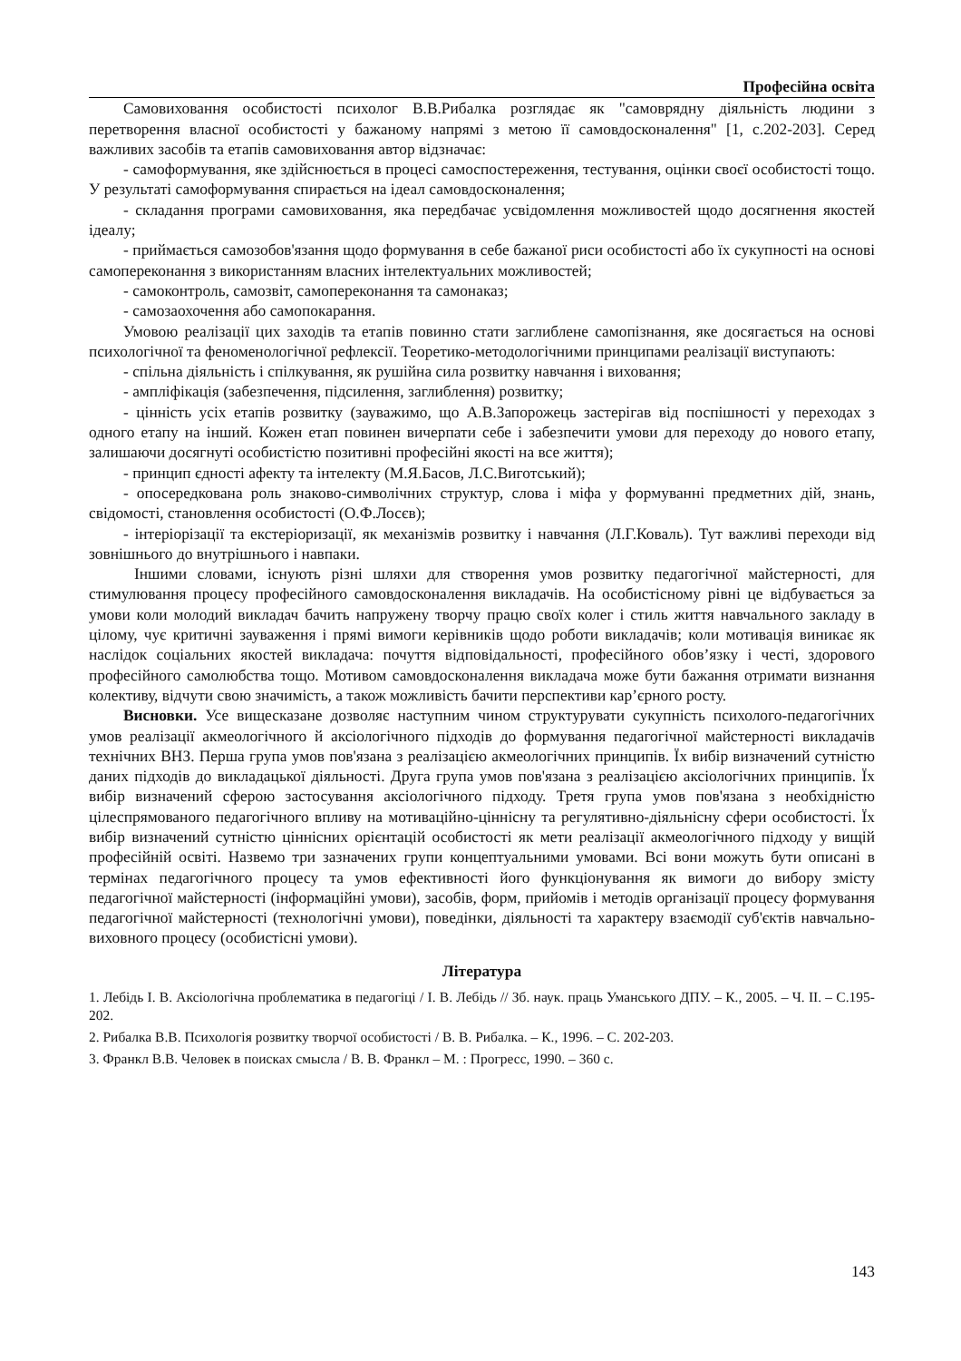Професійна освіта
Самовиховання особистості психолог В.В.Рибалка розглядає як "самоврядну діяльність людини з перетворення власної особистості у бажаному напрямі з метою її самовдосконалення" [1, с.202-203]. Серед важливих засобів та етапів самовиховання автор відзначає:
- самоформування, яке здійснюється в процесі самоспостереження, тестування, оцінки своєї особистості тощо. У результаті самоформування спирається на ідеал самовдосконалення;
- складання програми самовиховання, яка передбачає усвідомлення можливостей щодо досягнення якостей ідеалу;
- приймається самозобов'язання щодо формування в себе бажаної риси особистості або їх сукупності на основі самопереконання з використанням власних інтелектуальних можливостей;
- самоконтроль, самозвіт, самопереконання та самонаказ;
- самозаохочення або самопокарання.
Умовою реалізації цих заходів та етапів повинно стати заглиблене самопізнання, яке досягається на основі психологічної та феноменологічної рефлексії. Теоретико-методологічними принципами реалізації виступають:
- спільна діяльність і спілкування, як рушійна сила розвитку навчання і виховання;
- ампліфікація (забезпечення, підсилення, заглиблення) розвитку;
- цінність усіх етапів розвитку (зауважимо, що А.В.Запорожець застерігав від поспішності у переходах з одного етапу на інший. Кожен етап повинен вичерпати себе і забезпечити умови для переходу до нового етапу, залишаючи досягнуті особистістю позитивні професійні якості на все життя);
- принцип єдності афекту та інтелекту (М.Я.Басов, Л.С.Виготський);
- опосередкована роль знаково-символічних структур, слова і міфа у формуванні предметних дій, знань, свідомості, становлення особистості (О.Ф.Лосєв);
- інтеріорізації та екстеріоризації, як механізмів розвитку і навчання (Л.Г.Коваль). Тут важливі переходи від зовнішнього до внутрішнього і навпаки.
Іншими словами, існують різні шляхи для створення умов розвитку педагогічної майстерності, для стимулювання процесу професійного самовдосконалення викладачів. На особистісному рівні це відбувається за умови коли молодий викладач бачить напружену творчу працю своїх колег і стиль життя навчального закладу в цілому, чує критичні зауваження і прямі вимоги керівників щодо роботи викладачів; коли мотивація виникає як наслідок соціальних якостей викладача: почуття відповідальності, професійного обов’язку і честі, здорового професійного самолюбства тощо. Мотивом самовдосконалення викладача може бути бажання отримати визнання колективу, відчути свою значимість, а також можливість бачити перспективи кар’єрного росту.
Висновки. Усе вищесказане дозволяє наступним чином структурувати сукупність психолого-педагогічних умов реалізації акмеологічного й аксіологічного підходів до формування педагогічної майстерності викладачів технічних ВНЗ. Перша група умов пов'язана з реалізацією акмеологічних принципів. Їх вибір визначений сутністю даних підходів до викладацької діяльності. Друга група умов пов'язана з реалізацією аксіологічних принципів. Їх вибір визначений сферою застосування аксіологічного підходу. Третя група умов пов'язана з необхідністю цілеспрямованого педагогічного впливу на мотиваційно-ціннісну та регулятивно-діяльнісну сфери особистості. Їх вибір визначений сутністю ціннісних орієнтацій особистості як мети реалізації акмеологічного підходу у вищій професійній освіті. Назвемо три зазначених групи концептуальними умовами. Всі вони можуть бути описані в термінах педагогічного процесу та умов ефективності його функціонування як вимоги до вибору змісту педагогічної майстерності (інформаційні умови), засобів, форм, прийомів і методів організації процесу формування педагогічної майстерності (технологічні умови), поведінки, діяльності та характеру взаємодії суб'єктів навчально-виховного процесу (особистісні умови).
Література
1. Лебідь І. В. Аксіологічна проблематика в педагогіці / І. В. Лебідь // Зб. наук. праць Уманського ДПУ. – К., 2005. – Ч. ІІ. – С.195-202.
2. Рибалка В.В. Психологія розвитку творчої особистості / В. В. Рибалка. – К., 1996. – С. 202-203.
3. Франкл В.В. Человек в поисках смысла / В. В. Франкл – М. : Прогресс, 1990. – 360 с.
143